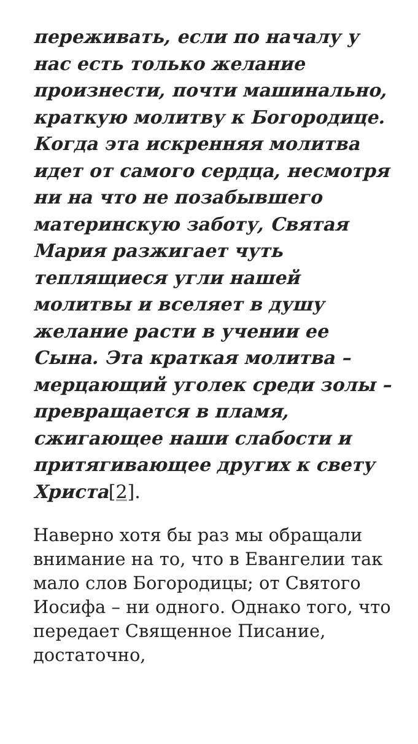переживать, если по началу у нас есть только желание произнести, почти машинально, краткую молитву к Богородице. Когда эта искренняя молитва идет от самого сердца, несмотря ни на что не позабывшего материнскую заботу, Святая Мария разжигает чуть теплящиеся угли нашей молитвы и вселяет в душу желание расти в учении ее Сына. Эта краткая молитва – мерцающий уголек среди золы – превращается в пламя, сжигающее наши слабости и притягивающее других к свету Христа[2].
Наверно хотя бы раз мы обращали внимание на то, что в Евангелии так мало слов Богородицы; от Святого Иосифа – ни одного. Однако того, что передает Священное Писание, достаточно,